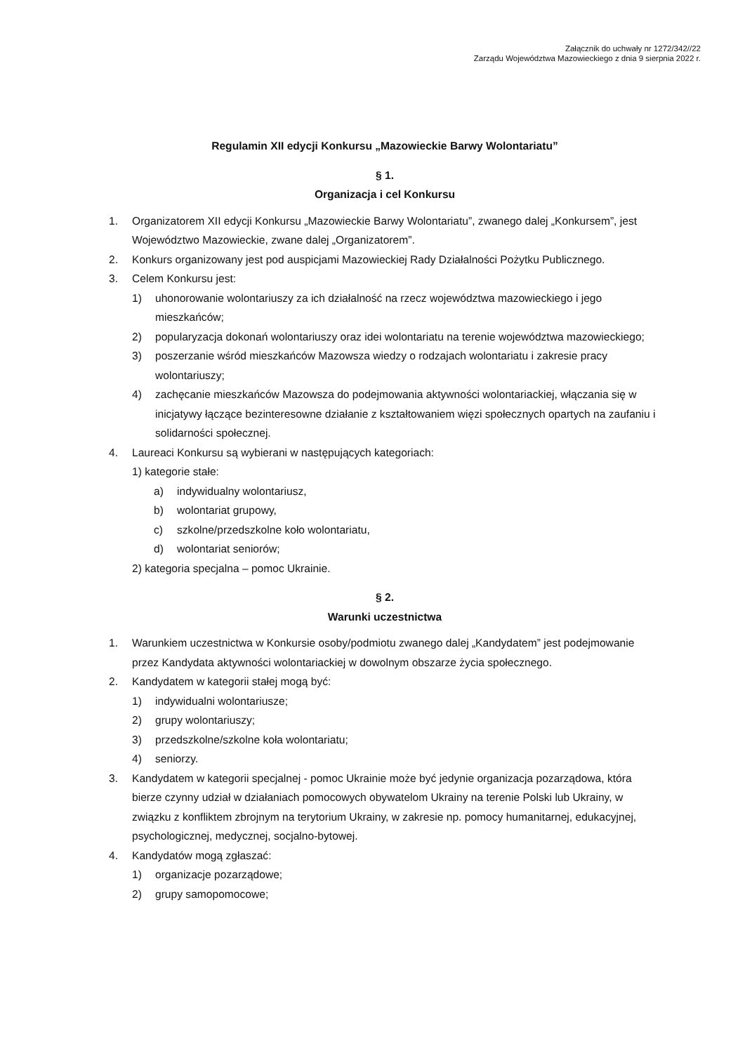Załącznik do uchwały nr 1272/342//22
Zarządu Województwa Mazowieckiego z dnia 9 sierpnia 2022 r.
Regulamin XII edycji Konkursu „Mazowieckie Barwy Wolontariatu”
§ 1.
Organizacja i cel Konkursu
1. Organizatorem XII edycji Konkursu „Mazowieckie Barwy Wolontariatu”, zwanego dalej „Konkursem”, jest Województwo Mazowieckie, zwane dalej „Organizatorem”.
2. Konkurs organizowany jest pod auspicjami Mazowieckiej Rady Działalności Pożytku Publicznego.
3. Celem Konkursu jest:
1) uhonorowanie wolontariuszy za ich działalność na rzecz województwa mazowieckiego i jego mieszkańców;
2) popularyzacja dokonań wolontariuszy oraz idei wolontariatu na terenie województwa mazowieckiego;
3) poszerzanie wśród mieszkańców Mazowsza wiedzy o rodzajach wolontariatu i zakresie pracy wolontariuszy;
4) zachęcanie mieszkańców Mazowsza do podejmowania aktywności wolontariackiej, włączania się w inicjatywy łączące bezinteresowne działanie z kształtowaniem więzi społecznych opartych na zaufaniu i solidarności społecznej.
4. Laureaci Konkursu są wybierani w następujących kategoriach:
1) kategorie stałe:
a) indywidualny wolontariusz,
b) wolontariat grupowy,
c) szkolne/przedszkolne koło wolontariatu,
d) wolontariat seniorów;
2) kategoria specjalna – pomoc Ukrainie.
§ 2.
Warunki uczestnictwa
1. Warunkiem uczestnictwa w Konkursie osoby/podmiotu zwanego dalej „Kandydatem” jest podejmowanie przez Kandydata aktywności wolontariackiej w dowolnym obszarze życia społecznego.
2. Kandydatem w kategorii stałej mogą być:
1) indywidualni wolontariusze;
2) grupy wolontariuszy;
3) przedszkolne/szkolne koła wolontariatu;
4) seniorzy.
3. Kandydatem w kategorii specjalnej - pomoc Ukrainie może być jedynie organizacja pozarządowa, która bierze czynny udział w działaniach pomocowych obywatelom Ukrainy na terenie Polski lub Ukrainy, w związku z konfliktem zbrojnym na terytorium Ukrainy, w zakresie np. pomocy humanitarnej, edukacyjnej, psychologicznej, medycznej, socjalno-bytowej.
4. Kandydatów mogą zgłaszać:
1) organizacje pozarządowe;
2) grupy samopomocowe;